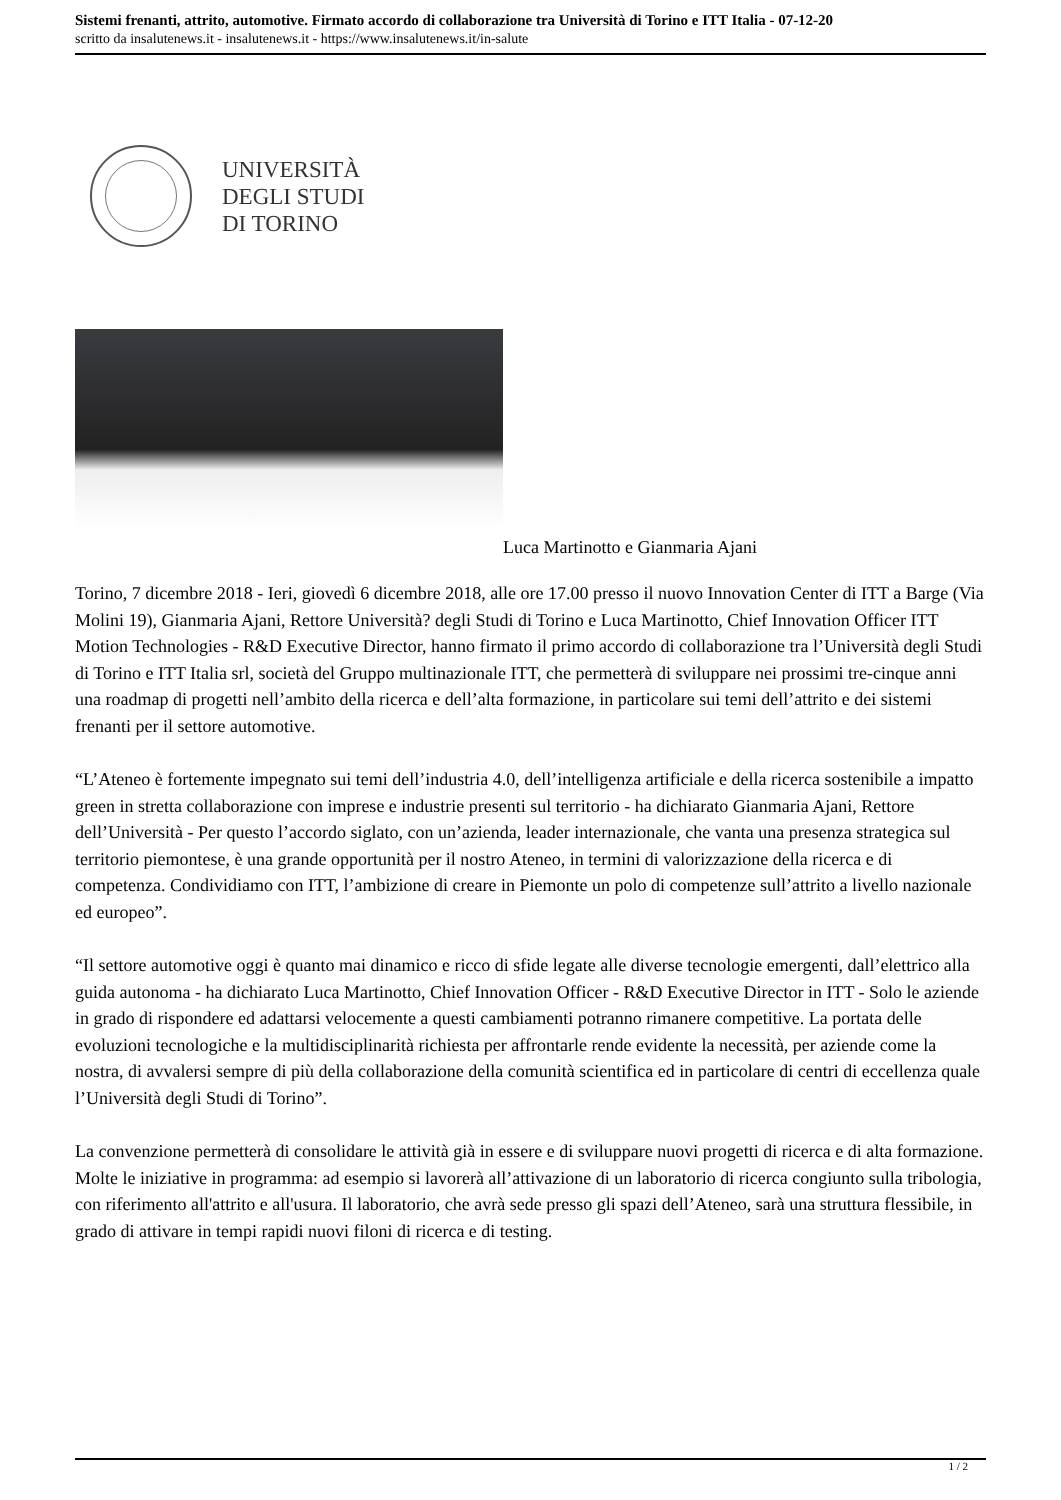Sistemi frenanti, attrito, automotive. Firmato accordo di collaborazione tra Università di Torino e ITT Italia - 07-12-20
scritto da insalutenews.it - insalutenews.it - https://www.insalutenews.it/in-salute
UNIVERSITÀ
DEGLI STUDI
DI TORINO
Luca Martinotto e Gianmaria Ajani
Torino, 7 dicembre 2018 - Ieri, giovedì 6 dicembre 2018, alle ore 17.00 presso il nuovo Innovation Center di ITT a Barge (Via Molini 19), Gianmaria Ajani, Rettore Università? degli Studi di Torino e Luca Martinotto, Chief Innovation Officer ITT Motion Technologies - R&D Executive Director, hanno firmato il primo accordo di collaborazione tra l’Università degli Studi di Torino e ITT Italia srl, società del Gruppo multinazionale ITT, che permetterà di sviluppare nei prossimi tre-cinque anni una roadmap di progetti nell’ambito della ricerca e dell’alta formazione, in particolare sui temi dell’attrito e dei sistemi frenanti per il settore automotive.
“L’Ateneo è fortemente impegnato sui temi dell’industria 4.0, dell’intelligenza artificiale e della ricerca sostenibile a impatto green in stretta collaborazione con imprese e industrie presenti sul territorio - ha dichiarato Gianmaria Ajani, Rettore dell’Università - Per questo l’accordo siglato, con un’azienda, leader internazionale, che vanta una presenza strategica sul territorio piemontese, è una grande opportunità per il nostro Ateneo, in termini di valorizzazione della ricerca e di competenza. Condividiamo con ITT, l’ambizione di creare in Piemonte un polo di competenze sull’attrito a livello nazionale ed europeo”.
“Il settore automotive oggi è quanto mai dinamico e ricco di sfide legate alle diverse tecnologie emergenti, dall’elettrico alla guida autonoma - ha dichiarato Luca Martinotto, Chief Innovation Officer - R&D Executive Director in ITT - Solo le aziende in grado di rispondere ed adattarsi velocemente a questi cambiamenti potranno rimanere competitive. La portata delle evoluzioni tecnologiche e la multidisciplinarità richiesta per affrontarle rende evidente la necessità, per aziende come la nostra, di avvalersi sempre di più della collaborazione della comunità scientifica ed in particolare di centri di eccellenza quale l’Università degli Studi di Torino”.
La convenzione permetterà di consolidare le attività già in essere e di sviluppare nuovi progetti di ricerca e di alta formazione. Molte le iniziative in programma: ad esempio si lavorerà all’attivazione di un laboratorio di ricerca congiunto sulla tribologia, con riferimento all'attrito e all'usura. Il laboratorio, che avrà sede presso gli spazi dell’Ateneo, sarà una struttura flessibile, in grado di attivare in tempi rapidi nuovi filoni di ricerca e di testing.
1 / 2